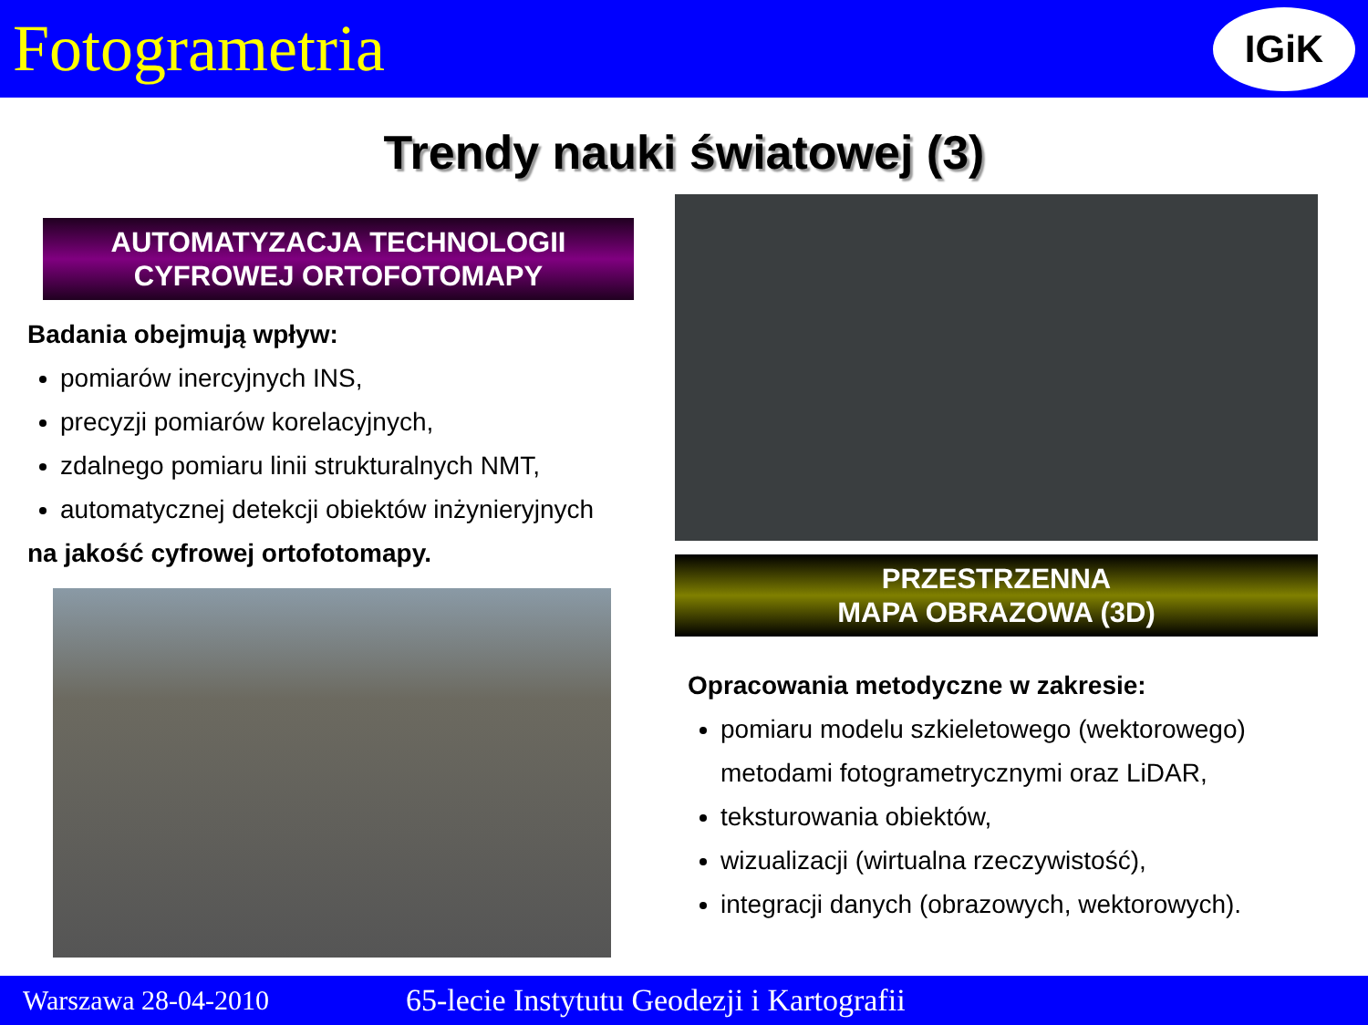Fotogrametria
IGiK
Trendy nauki światowej (3)
AUTOMATYZACJA TECHNOLOGII
CYFROWEJ ORTOFOTOMAPY
Badania obejmują wpływ:
pomiarów inercyjnych INS,
precyzji pomiarów korelacyjnych,
zdalnego pomiaru linii strukturalnych NMT,
automatycznej detekcji obiektów inżynieryjnych
na jakość cyfrowej ortofotomapy.
PRZESTRZENNA
MAPA OBRAZOWA (3D)
Opracowania metodyczne w zakresie:
pomiaru modelu szkieletowego (wektorowego)
metodami fotogrametrycznymi oraz LiDAR,
teksturowania obiektów,
wizualizacji (wirtualna rzeczywistość),
integracji danych (obrazowych, wektorowych).
Warszawa 28-04-2010 65-lecie Instytutu Geodezji i Kartografii